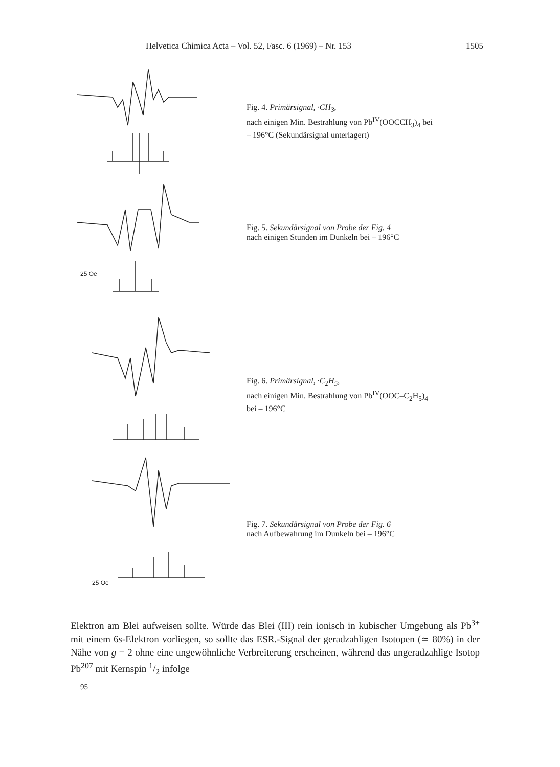Helvetica Chimica Acta – Vol. 52, Fasc. 6 (1969) – Nr. 153 1505
25 Oe
25 Oe
Fig. 4. Primärsignal, ·CH<sub>3</sub>,
nach einigen Min. Bestrahlung von Pb<sup>IV</sup>(OOCCH<sub>3</sub>)<sub>4</sub> bei
– 196°C (Sekundärsignal unterlagert)
Fig. 5. Sekundärsignal von Probe der Fig. 4
nach einigen Stunden im Dunkeln bei – 196°C
Fig. 6. Primärsignal, ·C<sub>2</sub>H<sub>5</sub>,
nach einigen Min. Bestrahlung von Pb<sup>IV</sup>(OOC–C<sub>2</sub>H<sub>5</sub>)<sub>4</sub>
bei – 196°C
Fig. 7. Sekundärsignal von Probe der Fig. 6
nach Aufbewahrung im Dunkeln bei – 196°C
Elektron am Blei aufweisen sollte. Würde das Blei (III) rein ionisch in kubischer Umgebung als Pb<sup>3+</sup> mit einem 6s-Elektron vorliegen, so sollte das ESR.-Signal der geradzahligen Isotopen (≃ 80%) in der Nähe von g = 2 ohne eine ungewöhnliche Verbreiterung erscheinen, während das ungeradzahlige Isotop Pb<sup>207</sup> mit Kernspin 1/2 infolge
95